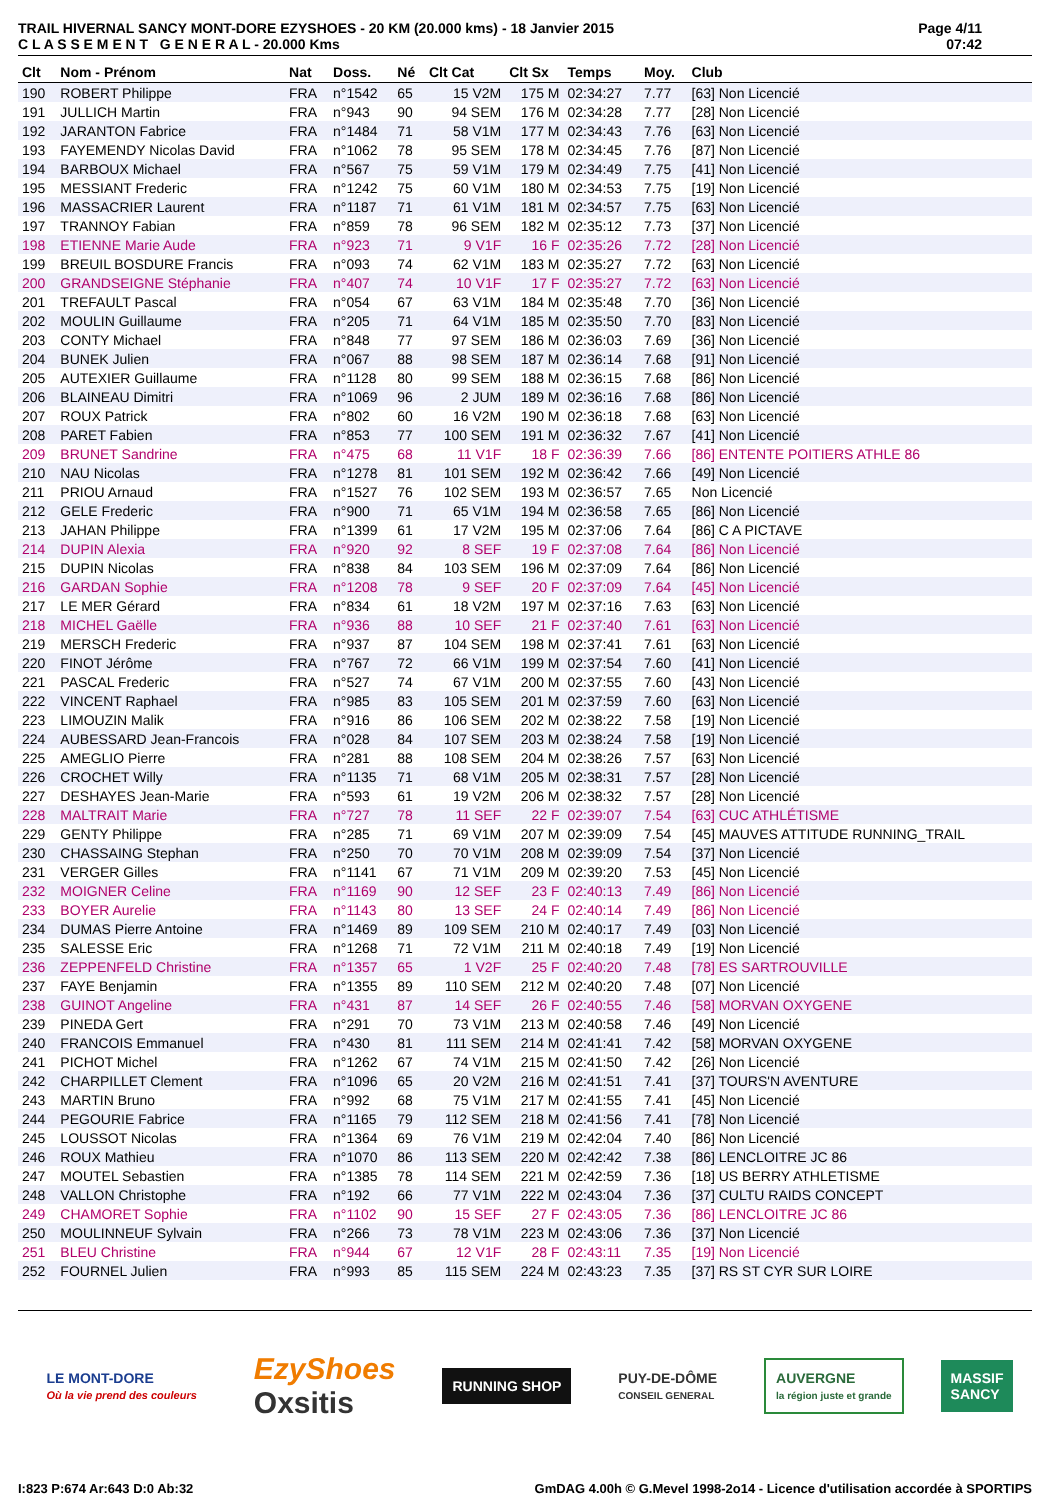TRAIL HIVERNAL SANCY MONT-DORE EZYSHOES - 20 KM (20.000 kms) - 18 Janvier 2015
C L A S S E M E N T G E N E R A L - 20.000 Kms
Page 4/11
07:42
| Clt | Nom - Prénom | Nat | Doss. | Né | Clt Cat | Clt Sx | Temps | Moy. | Club |
| --- | --- | --- | --- | --- | --- | --- | --- | --- | --- |
| 190 | ROBERT Philippe | FRA | n°1542 | 65 | 15 V2M | 175 M | 02:34:27 | 7.77 | [63] Non Licencié |
| 191 | JULLICH Martin | FRA | n°943 | 90 | 94 SEM | 176 M | 02:34:28 | 7.77 | [28] Non Licencié |
| 192 | JARANTON Fabrice | FRA | n°1484 | 71 | 58 V1M | 177 M | 02:34:43 | 7.76 | [63] Non Licencié |
| 193 | FAYEMENDY Nicolas David | FRA | n°1062 | 78 | 95 SEM | 178 M | 02:34:45 | 7.76 | [87] Non Licencié |
| 194 | BARBOUX Michael | FRA | n°567 | 75 | 59 V1M | 179 M | 02:34:49 | 7.75 | [41] Non Licencié |
| 195 | MESSIANT Frederic | FRA | n°1242 | 75 | 60 V1M | 180 M | 02:34:53 | 7.75 | [19] Non Licencié |
| 196 | MASSACRIER Laurent | FRA | n°1187 | 71 | 61 V1M | 181 M | 02:34:57 | 7.75 | [63] Non Licencié |
| 197 | TRANNOY Fabian | FRA | n°859 | 78 | 96 SEM | 182 M | 02:35:12 | 7.73 | [37] Non Licencié |
| 198 | ETIENNE Marie Aude | FRA | n°923 | 71 | 9 V1F | 16 F | 02:35:26 | 7.72 | [28] Non Licencié |
| 199 | BREUIL BOSDURE Francis | FRA | n°093 | 74 | 62 V1M | 183 M | 02:35:27 | 7.72 | [63] Non Licencié |
| 200 | GRANDSEIGNE Stéphanie | FRA | n°407 | 74 | 10 V1F | 17 F | 02:35:27 | 7.72 | [63] Non Licencié |
| 201 | TREFAULT Pascal | FRA | n°054 | 67 | 63 V1M | 184 M | 02:35:48 | 7.70 | [36] Non Licencié |
| 202 | MOULIN Guillaume | FRA | n°205 | 71 | 64 V1M | 185 M | 02:35:50 | 7.70 | [83] Non Licencié |
| 203 | CONTY Michael | FRA | n°848 | 77 | 97 SEM | 186 M | 02:36:03 | 7.69 | [36] Non Licencié |
| 204 | BUNEK Julien | FRA | n°067 | 88 | 98 SEM | 187 M | 02:36:14 | 7.68 | [91] Non Licencié |
| 205 | AUTEXIER Guillaume | FRA | n°1128 | 80 | 99 SEM | 188 M | 02:36:15 | 7.68 | [86] Non Licencié |
| 206 | BLAINEAU Dimitri | FRA | n°1069 | 96 | 2 JUM | 189 M | 02:36:16 | 7.68 | [86] Non Licencié |
| 207 | ROUX Patrick | FRA | n°802 | 60 | 16 V2M | 190 M | 02:36:18 | 7.68 | [63] Non Licencié |
| 208 | PARET Fabien | FRA | n°853 | 77 | 100 SEM | 191 M | 02:36:32 | 7.67 | [41] Non Licencié |
| 209 | BRUNET Sandrine | FRA | n°475 | 68 | 11 V1F | 18 F | 02:36:39 | 7.66 | [86] ENTENTE POITIERS ATHLE 86 |
| 210 | NAU Nicolas | FRA | n°1278 | 81 | 101 SEM | 192 M | 02:36:42 | 7.66 | [49] Non Licencié |
| 211 | PRIOU Arnaud | FRA | n°1527 | 76 | 102 SEM | 193 M | 02:36:57 | 7.65 | Non Licencié |
| 212 | GELE Frederic | FRA | n°900 | 71 | 65 V1M | 194 M | 02:36:58 | 7.65 | [86] Non Licencié |
| 213 | JAHAN Philippe | FRA | n°1399 | 61 | 17 V2M | 195 M | 02:37:06 | 7.64 | [86] C A PICTAVE |
| 214 | DUPIN Alexia | FRA | n°920 | 92 | 8 SEF | 19 F | 02:37:08 | 7.64 | [86] Non Licencié |
| 215 | DUPIN Nicolas | FRA | n°838 | 84 | 103 SEM | 196 M | 02:37:09 | 7.64 | [86] Non Licencié |
| 216 | GARDAN Sophie | FRA | n°1208 | 78 | 9 SEF | 20 F | 02:37:09 | 7.64 | [45] Non Licencié |
| 217 | LE MER Gérard | FRA | n°834 | 61 | 18 V2M | 197 M | 02:37:16 | 7.63 | [63] Non Licencié |
| 218 | MICHEL Gaëlle | FRA | n°936 | 88 | 10 SEF | 21 F | 02:37:40 | 7.61 | [63] Non Licencié |
| 219 | MERSCH Frederic | FRA | n°937 | 87 | 104 SEM | 198 M | 02:37:41 | 7.61 | [63] Non Licencié |
| 220 | FINOT Jérôme | FRA | n°767 | 72 | 66 V1M | 199 M | 02:37:54 | 7.60 | [41] Non Licencié |
| 221 | PASCAL Frederic | FRA | n°527 | 74 | 67 V1M | 200 M | 02:37:55 | 7.60 | [43] Non Licencié |
| 222 | VINCENT Raphael | FRA | n°985 | 83 | 105 SEM | 201 M | 02:37:59 | 7.60 | [63] Non Licencié |
| 223 | LIMOUZIN Malik | FRA | n°916 | 86 | 106 SEM | 202 M | 02:38:22 | 7.58 | [19] Non Licencié |
| 224 | AUBESSARD Jean-Francois | FRA | n°028 | 84 | 107 SEM | 203 M | 02:38:24 | 7.58 | [19] Non Licencié |
| 225 | AMEGLIO Pierre | FRA | n°281 | 88 | 108 SEM | 204 M | 02:38:26 | 7.57 | [63] Non Licencié |
| 226 | CROCHET Willy | FRA | n°1135 | 71 | 68 V1M | 205 M | 02:38:31 | 7.57 | [28] Non Licencié |
| 227 | DESHAYES Jean-Marie | FRA | n°593 | 61 | 19 V2M | 206 M | 02:38:32 | 7.57 | [28] Non Licencié |
| 228 | MALTRAIT Marie | FRA | n°727 | 78 | 11 SEF | 22 F | 02:39:07 | 7.54 | [63] CUC ATHLÉTISME |
| 229 | GENTY Philippe | FRA | n°285 | 71 | 69 V1M | 207 M | 02:39:09 | 7.54 | [45] MAUVES ATTITUDE RUNNING_TRAIL |
| 230 | CHASSAING Stephan | FRA | n°250 | 70 | 70 V1M | 208 M | 02:39:09 | 7.54 | [37] Non Licencié |
| 231 | VERGER Gilles | FRA | n°1141 | 67 | 71 V1M | 209 M | 02:39:20 | 7.53 | [45] Non Licencié |
| 232 | MOIGNER Celine | FRA | n°1169 | 90 | 12 SEF | 23 F | 02:40:13 | 7.49 | [86] Non Licencié |
| 233 | BOYER Aurelie | FRA | n°1143 | 80 | 13 SEF | 24 F | 02:40:14 | 7.49 | [86] Non Licencié |
| 234 | DUMAS Pierre Antoine | FRA | n°1469 | 89 | 109 SEM | 210 M | 02:40:17 | 7.49 | [03] Non Licencié |
| 235 | SALESSE Eric | FRA | n°1268 | 71 | 72 V1M | 211 M | 02:40:18 | 7.49 | [19] Non Licencié |
| 236 | ZEPPENFELD Christine | FRA | n°1357 | 65 | 1 V2F | 25 F | 02:40:20 | 7.48 | [78] ES SARTROUVILLE |
| 237 | FAYE Benjamin | FRA | n°1355 | 89 | 110 SEM | 212 M | 02:40:20 | 7.48 | [07] Non Licencié |
| 238 | GUINOT Angeline | FRA | n°431 | 87 | 14 SEF | 26 F | 02:40:55 | 7.46 | [58] MORVAN OXYGENE |
| 239 | PINEDA Gert | FRA | n°291 | 70 | 73 V1M | 213 M | 02:40:58 | 7.46 | [49] Non Licencié |
| 240 | FRANCOIS Emmanuel | FRA | n°430 | 81 | 111 SEM | 214 M | 02:41:41 | 7.42 | [58] MORVAN OXYGENE |
| 241 | PICHOT Michel | FRA | n°1262 | 67 | 74 V1M | 215 M | 02:41:50 | 7.42 | [26] Non Licencié |
| 242 | CHARPILLET Clement | FRA | n°1096 | 65 | 20 V2M | 216 M | 02:41:51 | 7.41 | [37] TOURS'N AVENTURE |
| 243 | MARTIN Bruno | FRA | n°992 | 68 | 75 V1M | 217 M | 02:41:55 | 7.41 | [45] Non Licencié |
| 244 | PEGOURIE Fabrice | FRA | n°1165 | 79 | 112 SEM | 218 M | 02:41:56 | 7.41 | [78] Non Licencié |
| 245 | LOUSSOT Nicolas | FRA | n°1364 | 69 | 76 V1M | 219 M | 02:42:04 | 7.40 | [86] Non Licencié |
| 246 | ROUX Mathieu | FRA | n°1070 | 86 | 113 SEM | 220 M | 02:42:42 | 7.38 | [86] LENCLOITRE JC 86 |
| 247 | MOUTEL Sebastien | FRA | n°1385 | 78 | 114 SEM | 221 M | 02:42:59 | 7.36 | [18] US BERRY ATHLETISME |
| 248 | VALLON Christophe | FRA | n°192 | 66 | 77 V1M | 222 M | 02:43:04 | 7.36 | [37] CULTU RAIDS CONCEPT |
| 249 | CHAMORET Sophie | FRA | n°1102 | 90 | 15 SEF | 27 F | 02:43:05 | 7.36 | [86] LENCLOITRE JC 86 |
| 250 | MOULINNEUF Sylvain | FRA | n°266 | 73 | 78 V1M | 223 M | 02:43:06 | 7.36 | [37] Non Licencié |
| 251 | BLEU Christine | FRA | n°944 | 67 | 12 V1F | 28 F | 02:43:11 | 7.35 | [19] Non Licencié |
| 252 | FOURNEL Julien | FRA | n°993 | 85 | 115 SEM | 224 M | 02:43:23 | 7.35 | [37] RS ST CYR SUR LOIRE |
LE MONT-DORE
Où la vie prend des couleurs
EzyShoes
Oxsitis
RUNNING SHOP
PUY-DE-DÔME
CONSEIL GENERAL
AUVERGNE
la région juste et grande
MASSIF
SANCY
I:823 P:674 Ar:643 D:0 Ab:32 GmDAG 4.00h © G.Mevel 1998-2o14 - Licence d'utilisation accordée à SPORTIPS